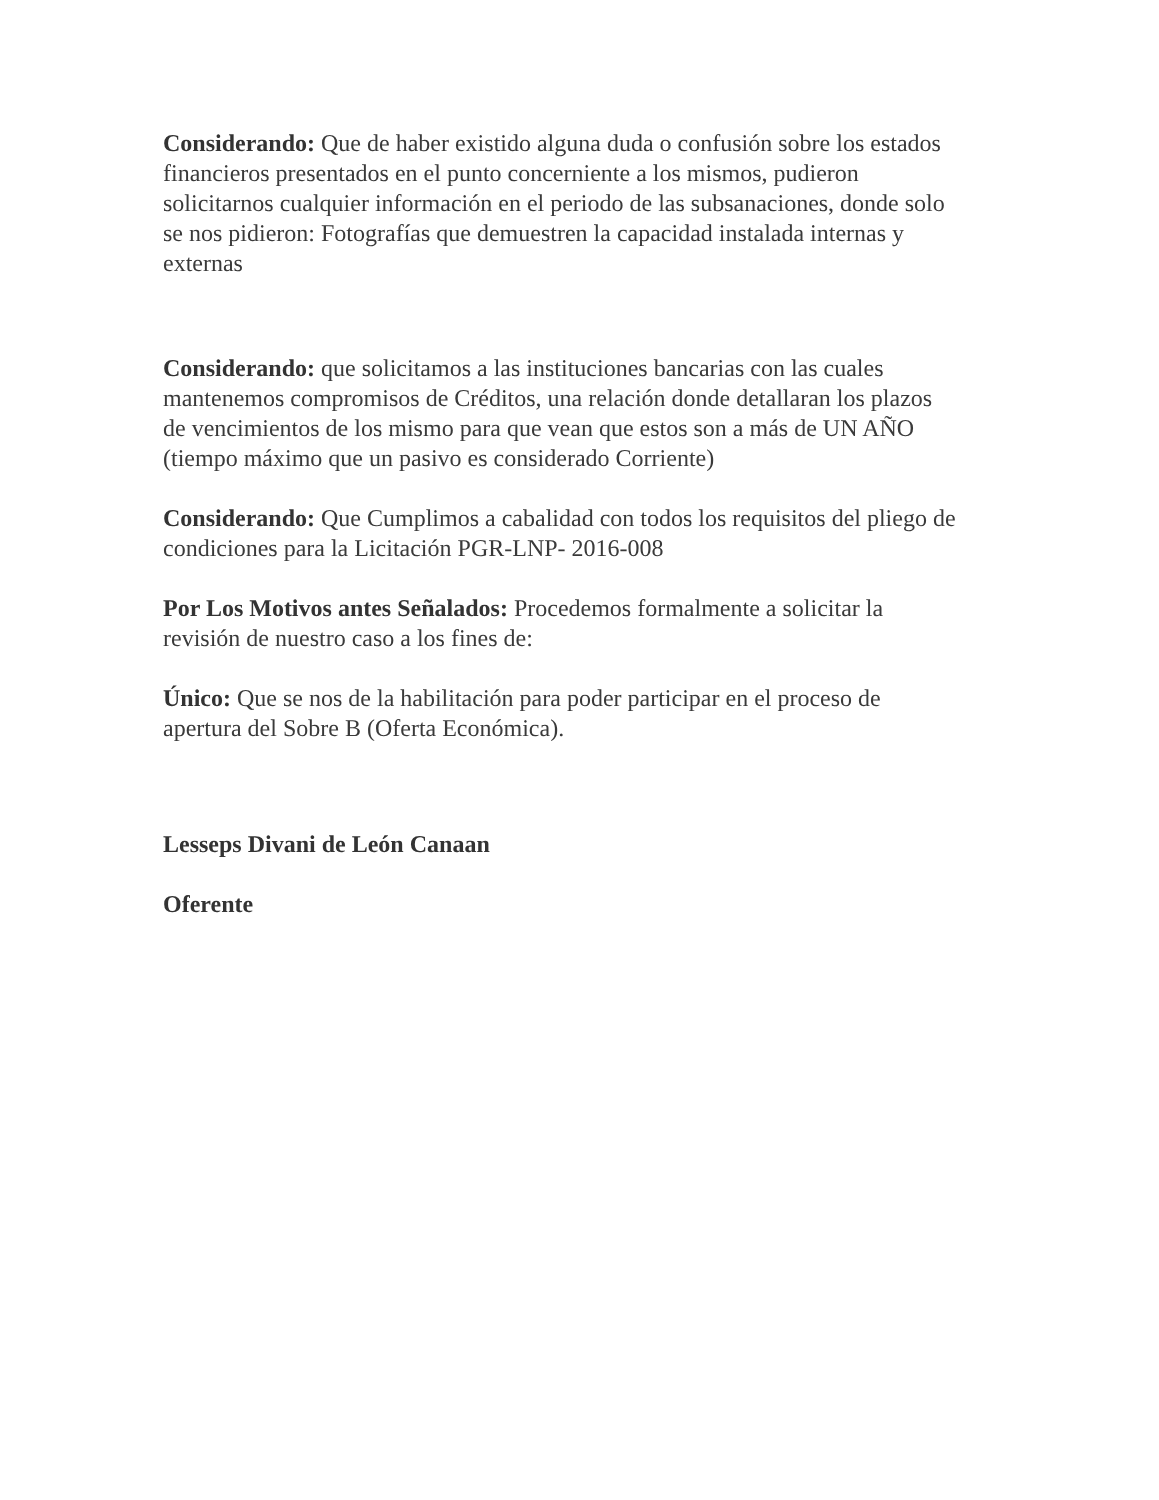Considerando: Que de haber existido alguna duda o confusión sobre los estados financieros presentados en el punto concerniente a los mismos, pudieron solicitarnos cualquier información en el periodo de las subsanaciones, donde solo se nos pidieron: Fotografías que demuestren la capacidad instalada internas y externas
Considerando: que solicitamos a las instituciones bancarias con las cuales mantenemos compromisos de Créditos, una relación donde detallaran los plazos de vencimientos de los mismo para que vean que estos son a más de UN AÑO (tiempo máximo que un pasivo es considerado Corriente)
Considerando: Que Cumplimos a cabalidad con todos los requisitos del pliego de condiciones para la Licitación PGR-LNP- 2016-008
Por Los Motivos antes Señalados: Procedemos formalmente a solicitar la revisión de nuestro caso a los fines de:
Único: Que se nos de la habilitación para poder participar en el proceso de apertura del Sobre B (Oferta Económica).
Lesseps Divani de León Canaan
Oferente